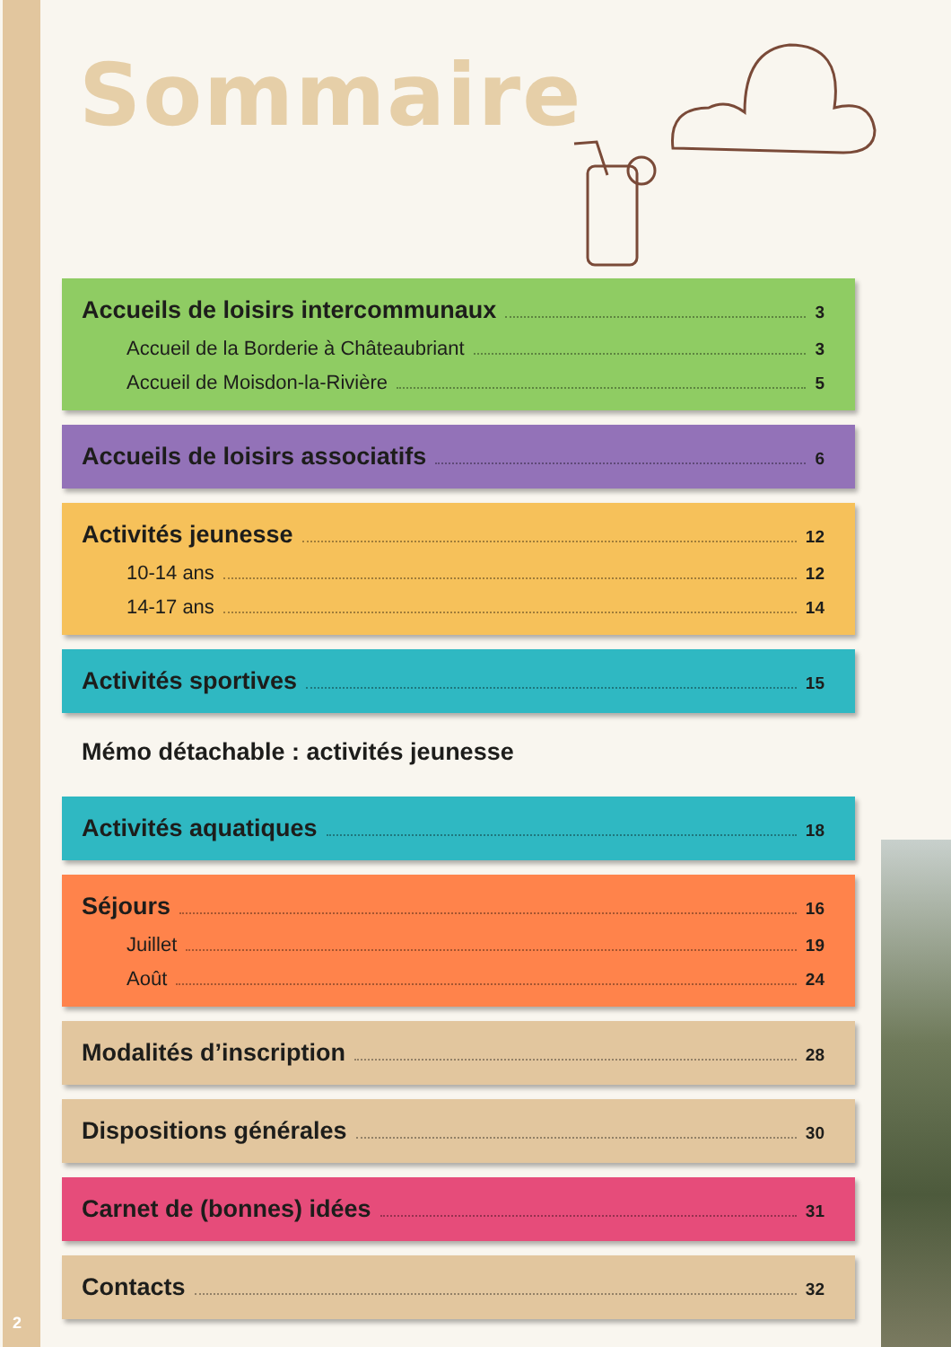Sommaire
Accueils de loisirs intercommunaux 3
Accueil de la Borderie à Châteaubriant 3
Accueil de Moisdon-la-Rivière 5
Accueils de loisirs associatifs 6
Activités jeunesse 12
10-14 ans 12
14-17 ans 14
Activités sportives 15
Mémo détachable : activités jeunesse
Activités aquatiques 18
Séjours 16
Juillet 19
Août 24
Modalités d’inscription 28
Dispositions générales 30
Carnet de (bonnes) idées 31
Contacts 32
2